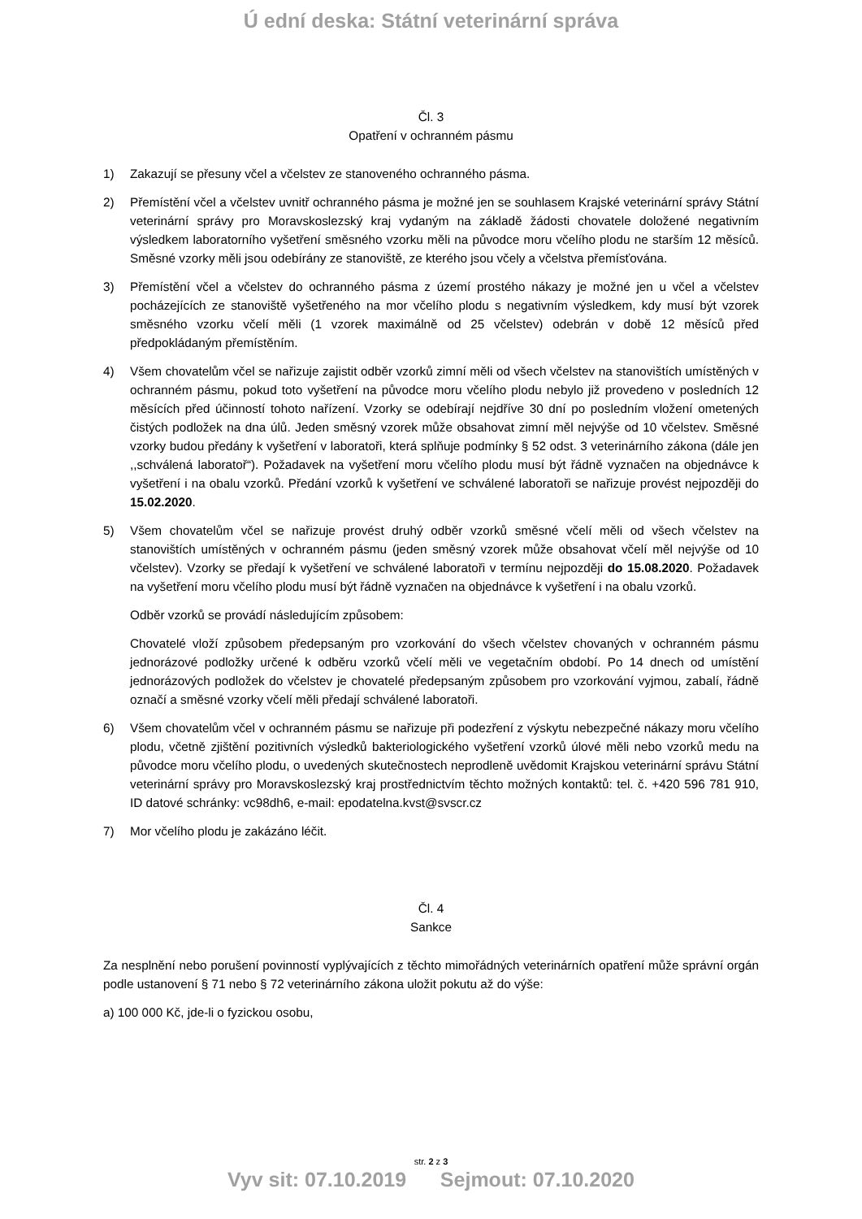Ú ední deska: Státní veterinární správa
Čl. 3
Opatření v ochranném pásmu
1) Zakazují se přesuny včel a včelstev ze stanoveného ochranného pásma.
2) Přemístění včel a včelstev uvnitř ochranného pásma je možné jen se souhlasem Krajské veterinární správy Státní veterinární správy pro Moravskoslezský kraj vydaným na základě žádosti chovatele doložené negativním výsledkem laboratorního vyšetření směsného vzorku měli na původce moru včelího plodu ne starším 12 měsíců. Směsné vzorky měli jsou odebírány ze stanoviště, ze kterého jsou včely a včelstva přemísťována.
3) Přemístění včel a včelstev do ochranného pásma z území prostého nákazy je možné jen u včel a včelstev pocházejících ze stanoviště vyšetřeného na mor včelího plodu s negativním výsledkem, kdy musí být vzorek směsného vzorku včelí měli (1 vzorek maximálně od 25 včelstev) odebrán v době 12 měsíců před předpokládaným přemístěním.
4) Všem chovatelům včel se nařizuje zajistit odběr vzorků zimní měli od všech včelstev na stanovištích umístěných v ochranném pásmu, pokud toto vyšetření na původce moru včelího plodu nebylo již provedeno v posledních 12 měsících před účinností tohoto nařízení. Vzorky se odebírají nejdříve 30 dní po posledním vložení ometených čistých podložek na dna úlů. Jeden směsný vzorek může obsahovat zimní měl nejvýše od 10 včelstev. Směsné vzorky budou předány k vyšetření v laboratoři, která splňuje podmínky § 52 odst. 3 veterinárního zákona (dále jen ,,schválená laboratoř“). Požadavek na vyšetření moru včelího plodu musí být řádně vyznačen na objednávce k vyšetření i na obalu vzorků. Předání vzorků k vyšetření ve schválené laboratoři se nařizuje provést nejpozději do 15.02.2020.
5) Všem chovatelům včel se nařizuje provést druhý odběr vzorků směsné včelí měli od všech včelstev na stanovištích umístěných v ochranném pásmu (jeden směsný vzorek může obsahovat včelí měl nejvýše od 10 včelstev). Vzorky se předají k vyšetření ve schválené laboratoři v termínu nejpozději do 15.08.2020. Požadavek na vyšetření moru včelího plodu musí být řádně vyznačen na objednávce k vyšetření i na obalu vzorků.
Odběr vzorků se provádí následujícím způsobem:
Chovatelé vloží způsobem předepsaným pro vzorkování do všech včelstev chovaných v ochranném pásmu jednorázové podložky určené k odběru vzorků včelí měli ve vegetačním období. Po 14 dnech od umístění jednorázových podložek do včelstev je chovatelé předepsaným způsobem pro vzorkování vyjmou, zabalí, řádně označí a směsné vzorky včelí měli předají schválené laboratoři.
6) Všem chovatelům včel v ochranném pásmu se nařizuje při podezření z výskytu nebezpečné nákazy moru včelího plodu, včetně zjištění pozitivních výsledků bakteriologického vyšetření vzorků úlové měli nebo vzorků medu na původce moru včelího plodu, o uvedených skutečnostech neprodleně uvědomit Krajskou veterinární správu Státní veterinární správy pro Moravskoslezský kraj prostřednictvím těchto možných kontaktů: tel. č. +420 596 781 910, ID datové schránky: vc98dh6, e-mail: epodatelna.kvst@svscr.cz
7) Mor včelího plodu je zakázáno léčit.
Čl. 4
Sankce
Za nesplnění nebo porušení povinností vyplývajících z těchto mimořádných veterinárních opatření může správní orgán podle ustanovení § 71 nebo § 72 veterinárního zákona uložit pokutu až do výše:
a) 100 000 Kč, jde-li o fyzickou osobu,
str. 2 z 3
Vyv sit: 07.10.2019 Sejmout: 07.10.2020